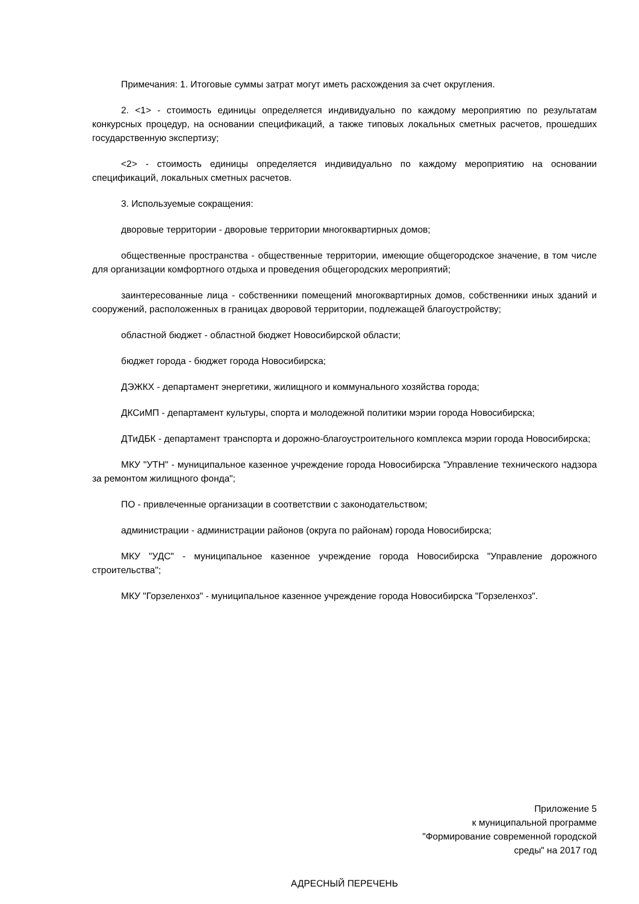Примечания: 1. Итоговые суммы затрат могут иметь расхождения за счет округления.
2. <1> - стоимость единицы определяется индивидуально по каждому мероприятию по результатам конкурсных процедур, на основании спецификаций, а также типовых локальных сметных расчетов, прошедших государственную экспертизу;
<2> - стоимость единицы определяется индивидуально по каждому мероприятию на основании спецификаций, локальных сметных расчетов.
3. Используемые сокращения:
дворовые территории - дворовые территории многоквартирных домов;
общественные пространства - общественные территории, имеющие общегородское значение, в том числе для организации комфортного отдыха и проведения общегородских мероприятий;
заинтересованные лица - собственники помещений многоквартирных домов, собственники иных зданий и сооружений, расположенных в границах дворовой территории, подлежащей благоустройству;
областной бюджет - областной бюджет Новосибирской области;
бюджет города - бюджет города Новосибирска;
ДЭЖКХ - департамент энергетики, жилищного и коммунального хозяйства города;
ДКСиМП - департамент культуры, спорта и молодежной политики мэрии города Новосибирска;
ДТиДБК - департамент транспорта и дорожно-благоустроительного комплекса мэрии города Новосибирска;
МКУ "УТН" - муниципальное казенное учреждение города Новосибирска "Управление технического надзора за ремонтом жилищного фонда";
ПО - привлеченные организации в соответствии с законодательством;
администрации - администрации районов (округа по районам) города Новосибирска;
МКУ "УДС" - муниципальное казенное учреждение города Новосибирска "Управление дорожного строительства";
МКУ "Горзеленхоз" - муниципальное казенное учреждение города Новосибирска "Горзеленхоз".
Приложение 5
к муниципальной программе
"Формирование современной городской
среды" на 2017 год
АДРЕСНЫЙ ПЕРЕЧЕНЬ